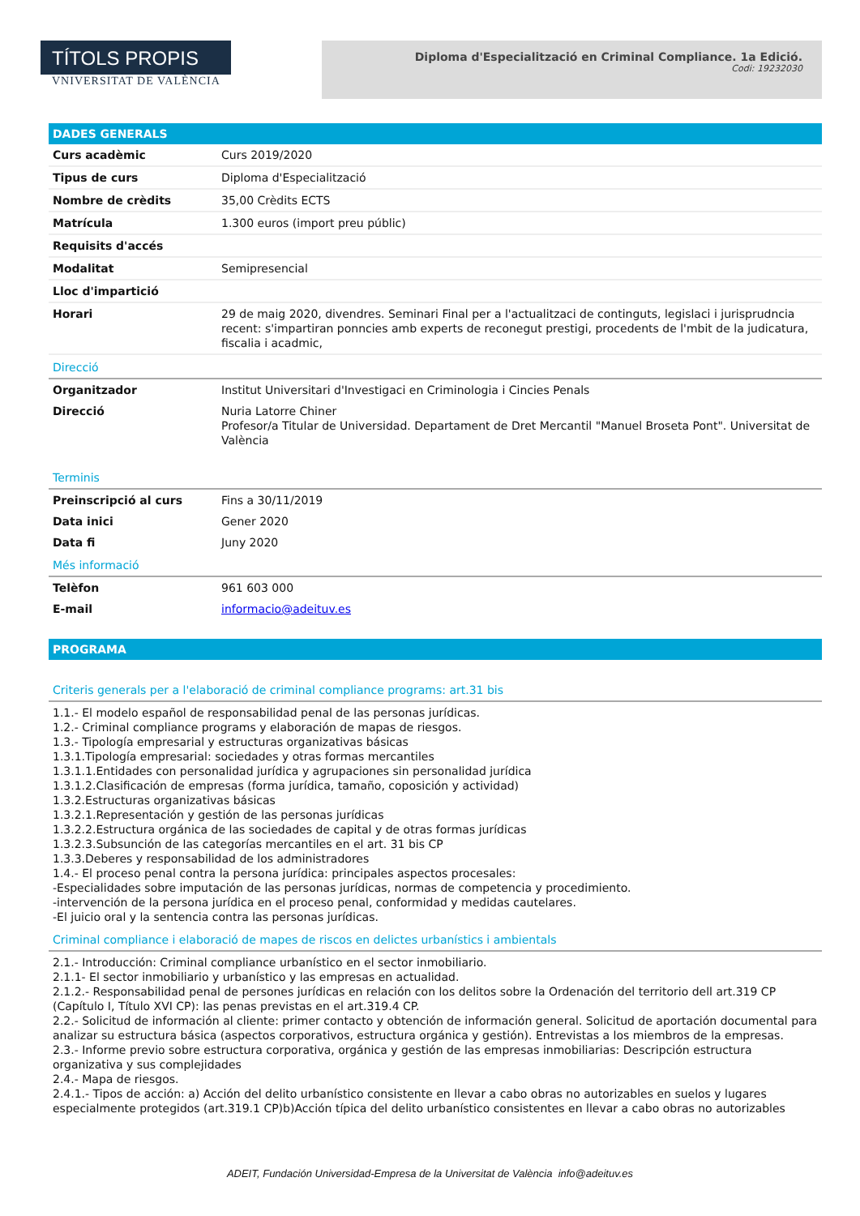TÍTOLS PROPIS
VNIVERSITAT DE VALÈNCIA
Diploma d'Especialització en Criminal Compliance. 1a Edició.
Codi: 19232030
DADES GENERALS
| Curs acadèmic | Curs 2019/2020 |
| Tipus de curs | Diploma d'Especialització |
| Nombre de crèdits | 35,00 Crèdits ECTS |
| Matrícula | 1.300 euros (import preu públic) |
| Requisits d'accés | |
| Modalitat | Semipresencial |
| Lloc d'impartició | |
| Horari | 29 de maig 2020, divendres. Seminari Final per a l'actualitzaci de continguts, legislaci i jurisprudncia recent: s'impartiran ponncies amb experts de reconegut prestigi, procedents de l'mbit de la judicatura, fiscalia i acadmic, |
Direcció
| Organitzador | Institut Universitari d'Investigaci en Criminologia i Cincies Penals |
| Direcció | Nuria Latorre Chiner Profesor/a Titular de Universidad. Departament de Dret Mercantil "Manuel Broseta Pont". Universitat de València |
Terminis
| Preinscripció al curs | Fins a 30/11/2019 |
| Data inici | Gener 2020 |
| Data fi | Juny 2020 |
Més informació
| Telèfon | 961 603 000 |
| E-mail | informacio@adeituv.es |
PROGRAMA
Criteris generals per a l'elaboració de criminal compliance programs: art.31 bis
1.1.- El modelo español de responsabilidad penal de las personas jurídicas.
1.2.- Criminal compliance programs y elaboración de mapas de riesgos.
1.3.- Tipología empresarial y estructuras organizativas básicas
1.3.1.Tipología empresarial: sociedades y otras formas mercantiles
1.3.1.1.Entidades con personalidad jurídica y agrupaciones sin personalidad jurídica
1.3.1.2.Clasificación de empresas (forma jurídica, tamaño, coposición y actividad)
1.3.2.Estructuras organizativas básicas
1.3.2.1.Representación y gestión de las personas jurídicas
1.3.2.2.Estructura orgánica de las sociedades de capital y de otras formas jurídicas
1.3.2.3.Subsunción de las categorías mercantiles en el art. 31 bis CP
1.3.3.Deberes y responsabilidad de los administradores
1.4.- El proceso penal contra la persona jurídica: principales aspectos procesales:
-Especialidades sobre imputación de las personas jurídicas, normas de competencia y procedimiento.
-intervención de la persona jurídica en el proceso penal, conformidad y medidas cautelares.
-El juicio oral y la sentencia contra las personas jurídicas.
Criminal compliance i elaboració de mapes de riscos en delictes urbanístics i ambientals
2.1.- Introducción: Criminal compliance urbanístico en el sector inmobiliario.
2.1.1- El sector inmobiliario y urbanístico y las empresas en actualidad.
2.1.2.- Responsabilidad penal de persones jurídicas en relación con los delitos sobre la Ordenación del territorio dell art.319 CP (Capítulo I, Título XVI CP): las penas previstas en el art.319.4 CP.
2.2.- Solicitud de información al cliente: primer contacto y obtención de información general. Solicitud de aportación documental para analizar su estructura básica (aspectos corporativos, estructura orgánica y gestión). Entrevistas a los miembros de la empresas.
2.3.- Informe previo sobre estructura corporativa, orgánica y gestión de las empresas inmobiliarias: Descripción estructura organizativa y sus complejidades
2.4.- Mapa de riesgos.
2.4.1.- Tipos de acción: a) Acción del delito urbanístico consistente en llevar a cabo obras no autorizables en suelos y lugares especialmente protegidos (art.319.1 CP)b)Acción típica del delito urbanístico consistentes en llevar a cabo obras no autorizables
ADEIT, Fundación Universidad-Empresa de la Universitat de València info@adeituv.es